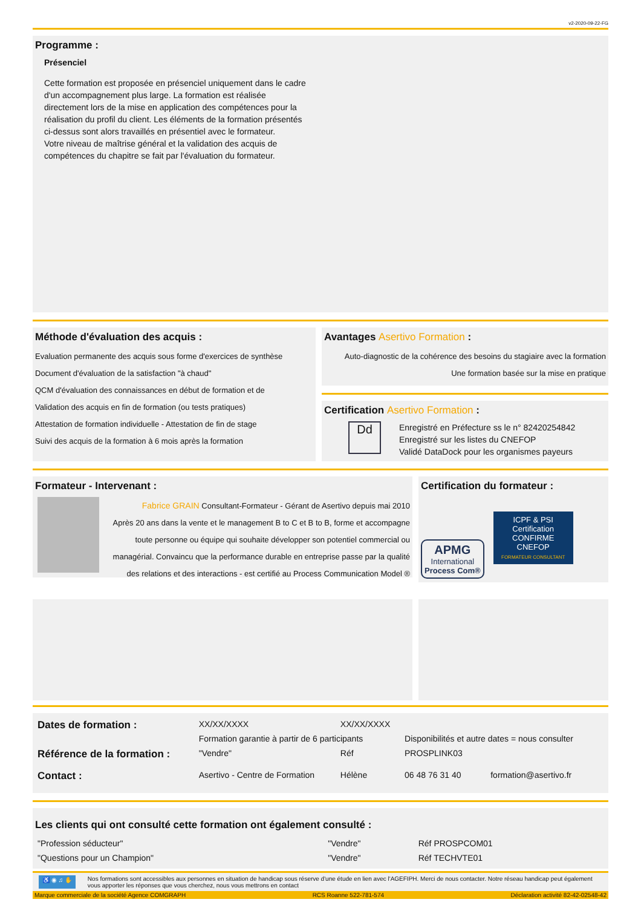v2-2020-09-22-FG
Programme :
Présenciel
Cette formation est proposée en présenciel uniquement dans le cadre d'un accompagnement plus large. La formation est réalisée directement lors de la mise en application des compétences pour la réalisation du profil du client. Les éléments de la formation présentés ci-dessus sont alors travaillés en présentiel avec le formateur.
Votre niveau de maîtrise général et la validation des acquis de compétences du chapitre se fait par l'évaluation du formateur.
Méthode d'évaluation des acquis :
Evaluation permanente des acquis sous forme d'exercices de synthèse
Document d'évaluation de la satisfaction "à chaud"
QCM d'évaluation des connaissances en début de formation et de
Validation des acquis en fin de formation (ou tests pratiques)
Attestation de formation individuelle - Attestation de fin de stage
Suivi des acquis de la formation à 6 mois après la formation
Avantages Asertivo Formation :
Auto-diagnostic de la cohérence des besoins du stagiaire avec la formation
Une formation basée sur la mise en pratique
Certification Asertivo Formation :
Dd
Enregistré en Préfecture ss le n° 82420254842
Enregistré sur les listes du CNEFOP
Validé DataDock pour les organismes payeurs
Formateur - Intervenant :
Fabrice GRAIN Consultant-Formateur - Gérant de Asertivo depuis mai 2010
Après 20 ans dans la vente et le management B to C et B to B, forme et accompagne toute personne ou équipe qui souhaite développer son potentiel commercial ou managérial. Convaincu que la performance durable en entreprise passe par la qualité des relations et des interactions - est certifié au Process Communication Model ®
Certification du formateur :
APMG
International
Process Com®
ICPF & PSI
Certification CONFIRME CNEFOP
FORMATEUR CONSULTANT
| Dates de formation : | XX/XX/XXXX | XX/XX/XXXX | | |
| | Formation garantie à partir de 6 participants | | Disponibilités et autre dates = nous consulter | |
| Référence de la formation : | "Vendre" | Réf | PROSPLINK03 | |
| Contact : | Asertivo - Centre de Formation | Hélène | 06 48 76 31 40 | formation@asertivo.fr |
Les clients qui ont consulté cette formation ont également consulté :
| "Profession séducteur" | "Vendre" | Réf PROSPCOM01 |
| "Questions pour un Champion" | "Vendre" | Réf TECHVTE01 |
♿ ◉ ♫ ✋ Nos formations sont accessibles aux personnes en situation de handicap sous réserve d'une étude en lien avec l'AGEFIPH. Merci de nous contacter. Notre réseau handicap peut également vous apporter les réponses que vous cherchez, nous vous mettrons en contact
Marque commerciale de la société Agence COMGRAPH RCS Roanne 522-781-574 Déclaration activité 82-42-02548-42